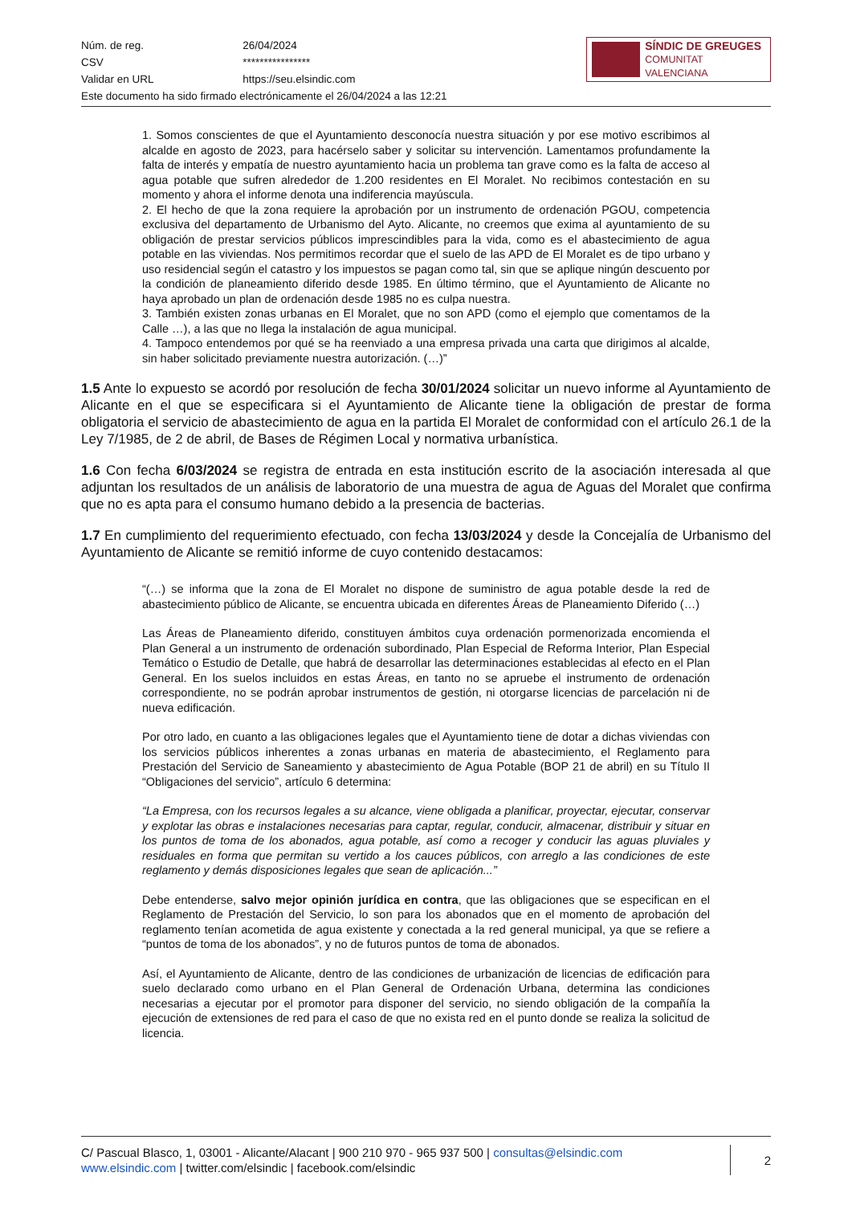| Núm. de reg. | 26/04/2024 |
| CSV | **************** |
| Validar en URL | https://seu.elsindic.com |
| Este documento ha sido firmado electrónicamente el 26/04/2024 a las 12:21 | |
SÍNDIC DE GREUGES
COMUNITAT VALENCIANA
1. Somos conscientes de que el Ayuntamiento desconocía nuestra situación y por ese motivo escribimos al alcalde en agosto de 2023, para hacérselo saber y solicitar su intervención. Lamentamos profundamente la falta de interés y empatía de nuestro ayuntamiento hacia un problema tan grave como es la falta de acceso al agua potable que sufren alrededor de 1.200 residentes en El Moralet. No recibimos contestación en su momento y ahora el informe denota una indiferencia mayúscula.
2. El hecho de que la zona requiere la aprobación por un instrumento de ordenación PGOU, competencia exclusiva del departamento de Urbanismo del Ayto. Alicante, no creemos que exima al ayuntamiento de su obligación de prestar servicios públicos imprescindibles para la vida, como es el abastecimiento de agua potable en las viviendas. Nos permitimos recordar que el suelo de las APD de El Moralet es de tipo urbano y uso residencial según el catastro y los impuestos se pagan como tal, sin que se aplique ningún descuento por la condición de planeamiento diferido desde 1985. En último término, que el Ayuntamiento de Alicante no haya aprobado un plan de ordenación desde 1985 no es culpa nuestra.
3. También existen zonas urbanas en El Moralet, que no son APD (como el ejemplo que comentamos de la Calle …), a las que no llega la instalación de agua municipal.
4. Tampoco entendemos por qué se ha reenviado a una empresa privada una carta que dirigimos al alcalde, sin haber solicitado previamente nuestra autorización. (…)”
1.5 Ante lo expuesto se acordó por resolución de fecha 30/01/2024 solicitar un nuevo informe al Ayuntamiento de Alicante en el que se especificara si el Ayuntamiento de Alicante tiene la obligación de prestar de forma obligatoria el servicio de abastecimiento de agua en la partida El Moralet de conformidad con el artículo 26.1 de la Ley 7/1985, de 2 de abril, de Bases de Régimen Local y normativa urbanística.
1.6 Con fecha 6/03/2024 se registra de entrada en esta institución escrito de la asociación interesada al que adjuntan los resultados de un análisis de laboratorio de una muestra de agua de Aguas del Moralet que confirma que no es apta para el consumo humano debido a la presencia de bacterias.
1.7 En cumplimiento del requerimiento efectuado, con fecha 13/03/2024 y desde la Concejalía de Urbanismo del Ayuntamiento de Alicante se remitió informe de cuyo contenido destacamos:
“(…) se informa que la zona de El Moralet no dispone de suministro de agua potable desde la red de abastecimiento público de Alicante, se encuentra ubicada en diferentes Áreas de Planeamiento Diferido (…)
Las Áreas de Planeamiento diferido, constituyen ámbitos cuya ordenación pormenorizada encomienda el Plan General a un instrumento de ordenación subordinado, Plan Especial de Reforma Interior, Plan Especial Temático o Estudio de Detalle, que habrá de desarrollar las determinaciones establecidas al efecto en el Plan General. En los suelos incluidos en estas Áreas, en tanto no se apruebe el instrumento de ordenación correspondiente, no se podrán aprobar instrumentos de gestión, ni otorgarse licencias de parcelación ni de nueva edificación.
Por otro lado, en cuanto a las obligaciones legales que el Ayuntamiento tiene de dotar a dichas viviendas con los servicios públicos inherentes a zonas urbanas en materia de abastecimiento, el Reglamento para Prestación del Servicio de Saneamiento y abastecimiento de Agua Potable (BOP 21 de abril) en su Título II “Obligaciones del servicio”, artículo 6 determina:
“La Empresa, con los recursos legales a su alcance, viene obligada a planificar, proyectar, ejecutar, conservar y explotar las obras e instalaciones necesarias para captar, regular, conducir, almacenar, distribuir y situar en los puntos de toma de los abonados, agua potable, así como a recoger y conducir las aguas pluviales y residuales en forma que permitan su vertido a los cauces públicos, con arreglo a las condiciones de este reglamento y demás disposiciones legales que sean de aplicación...”
Debe entenderse, salvo mejor opinión jurídica en contra, que las obligaciones que se especifican en el Reglamento de Prestación del Servicio, lo son para los abonados que en el momento de aprobación del reglamento tenían acometida de agua existente y conectada a la red general municipal, ya que se refiere a “puntos de toma de los abonados”, y no de futuros puntos de toma de abonados.
Así, el Ayuntamiento de Alicante, dentro de las condiciones de urbanización de licencias de edificación para suelo declarado como urbano en el Plan General de Ordenación Urbana, determina las condiciones necesarias a ejecutar por el promotor para disponer del servicio, no siendo obligación de la compañía la ejecución de extensiones de red para el caso de que no exista red en el punto donde se realiza la solicitud de licencia.
C/ Pascual Blasco, 1, 03001 - Alicante/Alacant | 900 210 970 - 965 937 500 | consultas@elsindic.com
www.elsindic.com | twitter.com/elsindic | facebook.com/elsindic
2